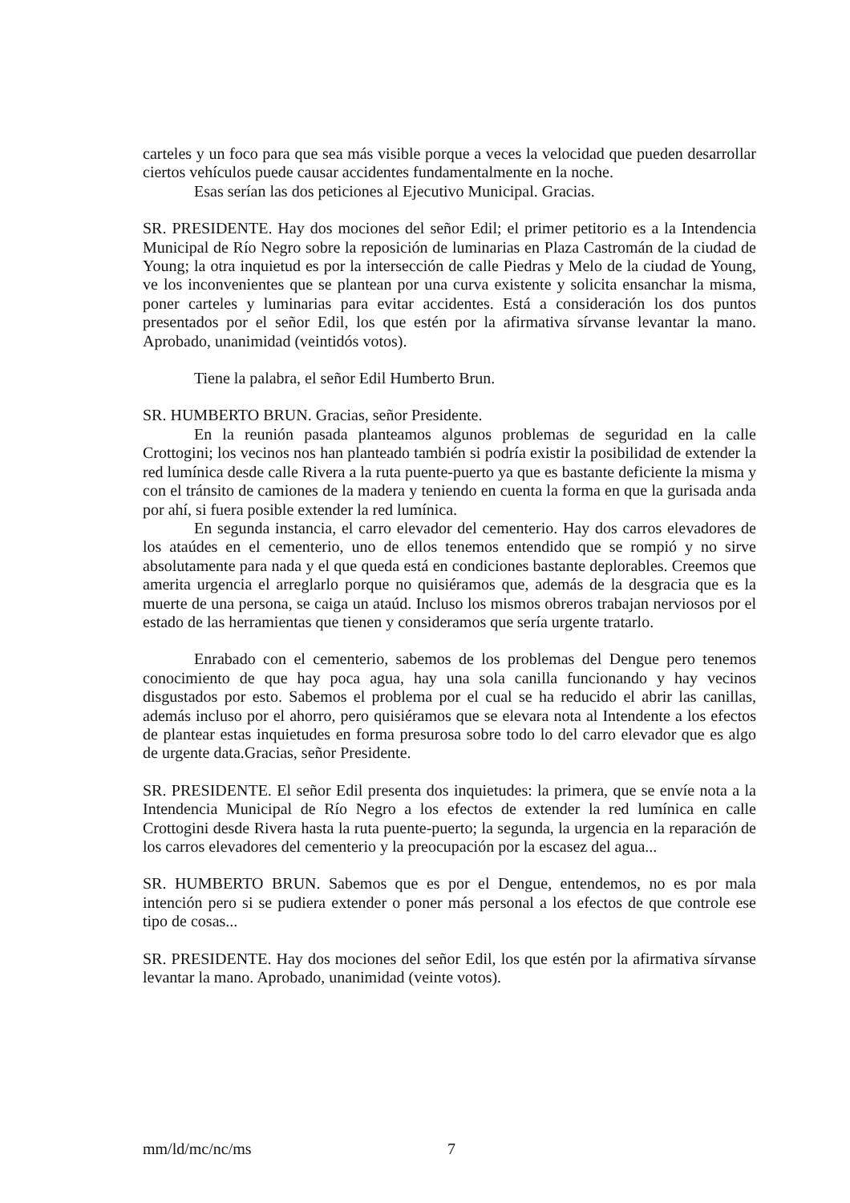carteles y un foco para que sea más visible porque a veces la velocidad que pueden desarrollar ciertos vehículos puede causar accidentes fundamentalmente en la noche.
Esas serían las dos peticiones al Ejecutivo Municipal. Gracias.
SR. PRESIDENTE. Hay dos mociones del señor Edil; el primer petitorio es a la Intendencia Municipal de Río Negro sobre la reposición de luminarias en Plaza Castromán de la ciudad de Young; la otra inquietud es por la intersección de calle Piedras y Melo de la ciudad de Young, ve los inconvenientes que se plantean por una curva existente y solicita ensanchar la misma, poner carteles y luminarias para evitar accidentes. Está a consideración los dos puntos presentados por el señor Edil, los que estén por la afirmativa sírvanse levantar la mano. Aprobado, unanimidad (veintidós votos).
Tiene la palabra, el señor Edil Humberto Brun.
SR. HUMBERTO BRUN. Gracias, señor Presidente.
En la reunión pasada planteamos algunos problemas de seguridad en la calle Crottogini; los vecinos nos han planteado también si podría existir la posibilidad de extender la red lumínica desde calle Rivera a la ruta puente-puerto ya que es bastante deficiente la misma y con el tránsito de camiones de la madera y teniendo en cuenta la forma en que la gurisada anda por ahí, si fuera posible extender la red lumínica.
En segunda instancia, el carro elevador del cementerio. Hay dos carros elevadores de los ataúdes en el cementerio, uno de ellos tenemos entendido que se rompió y no sirve absolutamente para nada y el que queda está en condiciones bastante deplorables. Creemos que amerita urgencia el arreglarlo porque no quisiéramos que, además de la desgracia que es la muerte de una persona, se caiga un ataúd. Incluso los mismos obreros trabajan nerviosos por el estado de las herramientas que tienen y consideramos que sería urgente tratarlo.
Enrabado con el cementerio, sabemos de los problemas del Dengue pero tenemos conocimiento de que hay poca agua, hay una sola canilla funcionando y hay vecinos disgustados por esto. Sabemos el problema por el cual se ha reducido el abrir las canillas, además incluso por el ahorro, pero quisiéramos que se elevara nota al Intendente a los efectos de plantear estas inquietudes en forma presurosa sobre todo lo del carro elevador que es algo de urgente data.Gracias, señor Presidente.
SR. PRESIDENTE. El señor Edil presenta dos inquietudes: la primera, que se envíe nota a la Intendencia Municipal de Río Negro a los efectos de extender la red lumínica en calle Crottogini desde Rivera hasta la ruta puente-puerto; la segunda, la urgencia en la reparación de los carros elevadores del cementerio y la preocupación por la escasez del agua...
SR. HUMBERTO BRUN. Sabemos que es por el Dengue, entendemos, no es por mala intención pero si se pudiera extender o poner más personal a los efectos de que controle ese tipo de cosas...
SR. PRESIDENTE. Hay dos mociones del señor Edil, los que estén por la afirmativa sírvanse levantar la mano. Aprobado, unanimidad (veinte votos).
mm/ld/mc/nc/ms 7